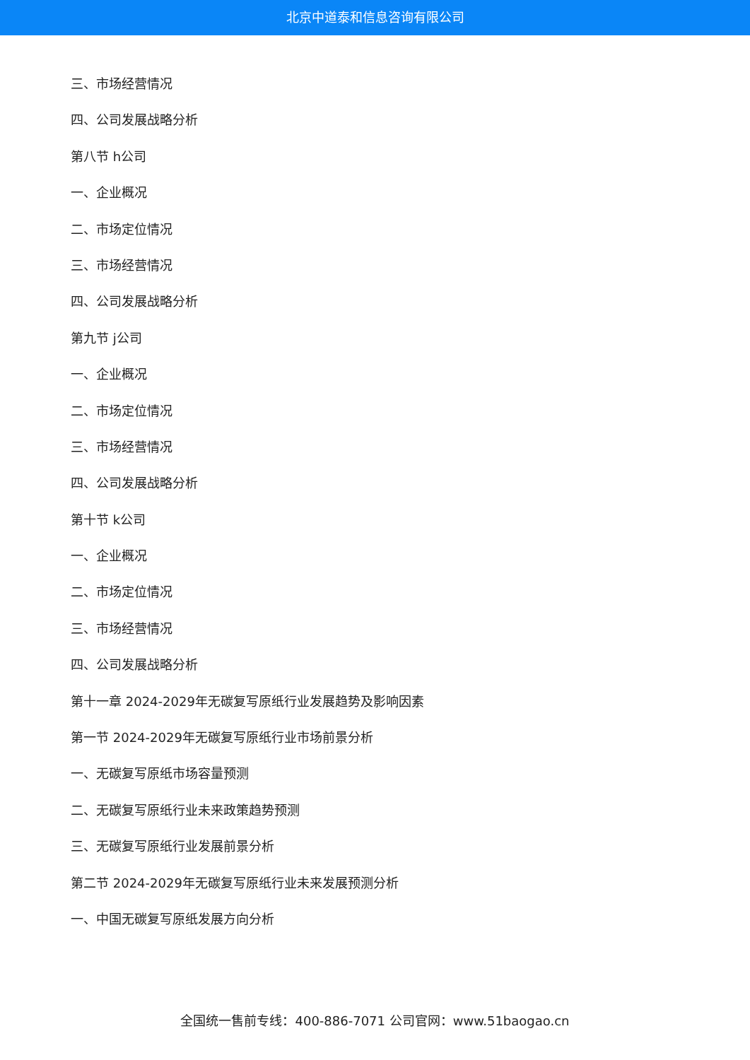北京中道泰和信息咨询有限公司
三、市场经营情况
四、公司发展战略分析
第八节 h公司
一、企业概况
二、市场定位情况
三、市场经营情况
四、公司发展战略分析
第九节 j公司
一、企业概况
二、市场定位情况
三、市场经营情况
四、公司发展战略分析
第十节 k公司
一、企业概况
二、市场定位情况
三、市场经营情况
四、公司发展战略分析
第十一章 2024-2029年无碳复写原纸行业发展趋势及影响因素
第一节 2024-2029年无碳复写原纸行业市场前景分析
一、无碳复写原纸市场容量预测
二、无碳复写原纸行业未来政策趋势预测
三、无碳复写原纸行业发展前景分析
第二节 2024-2029年无碳复写原纸行业未来发展预测分析
一、中国无碳复写原纸发展方向分析
全国统一售前专线：400-886-7071 公司官网：www.51baogao.cn